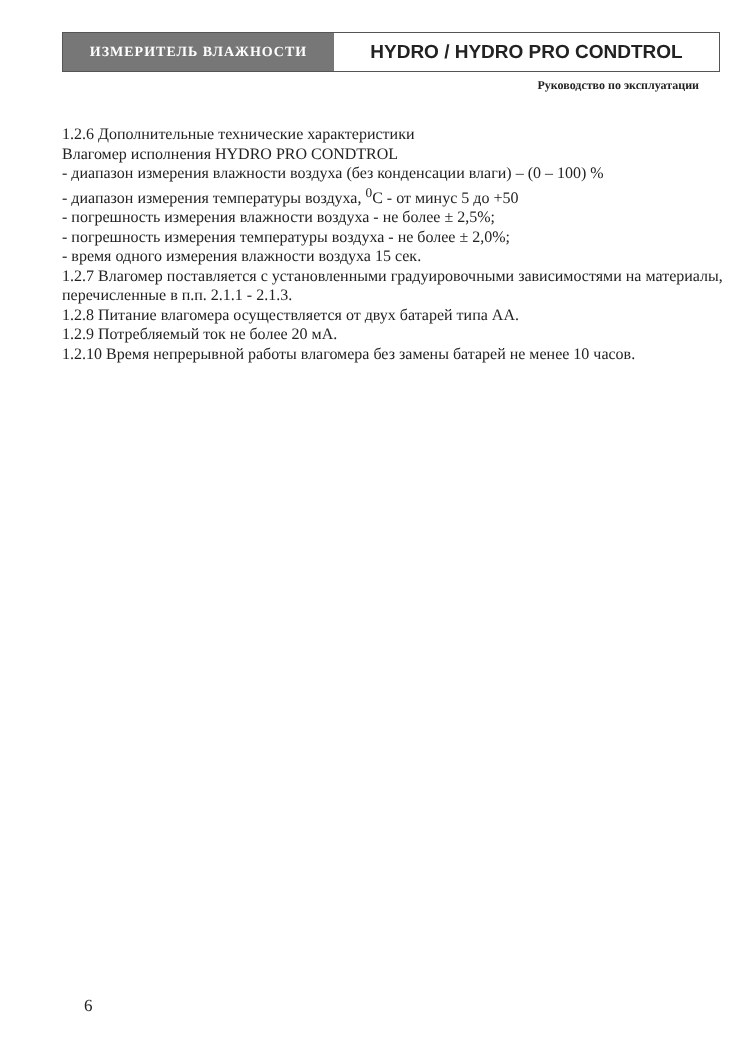ИЗМЕРИТЕЛЬ ВЛАЖНОСТИ
HYDRO / HYDRO PRO CONDTROL
Руководство по эксплуатации
1.2.6 Дополнительные технические характеристики
Влагомер исполнения HYDRO PRO CONDTROL
- диапазон измерения влажности воздуха (без конденсации влаги) – (0 – 100) %
- диапазон измерения температуры воздуха, <sup>0</sup>С - от минус 5 до +50
- погрешность измерения влажности воздуха - не более ± 2,5%;
- погрешность измерения температуры воздуха - не более ± 2,0%;
- время одного измерения влажности воздуха 15 сек.
1.2.7 Влагомер поставляется с установленными градуировочными зависимостями на материалы, перечисленные в п.п. 2.1.1 - 2.1.3.
1.2.8 Питание влагомера осуществляется от двух батарей типа АА.
1.2.9 Потребляемый ток не более 20 мА.
1.2.10 Время непрерывной работы влагомера без замены батарей не менее 10 часов.
6